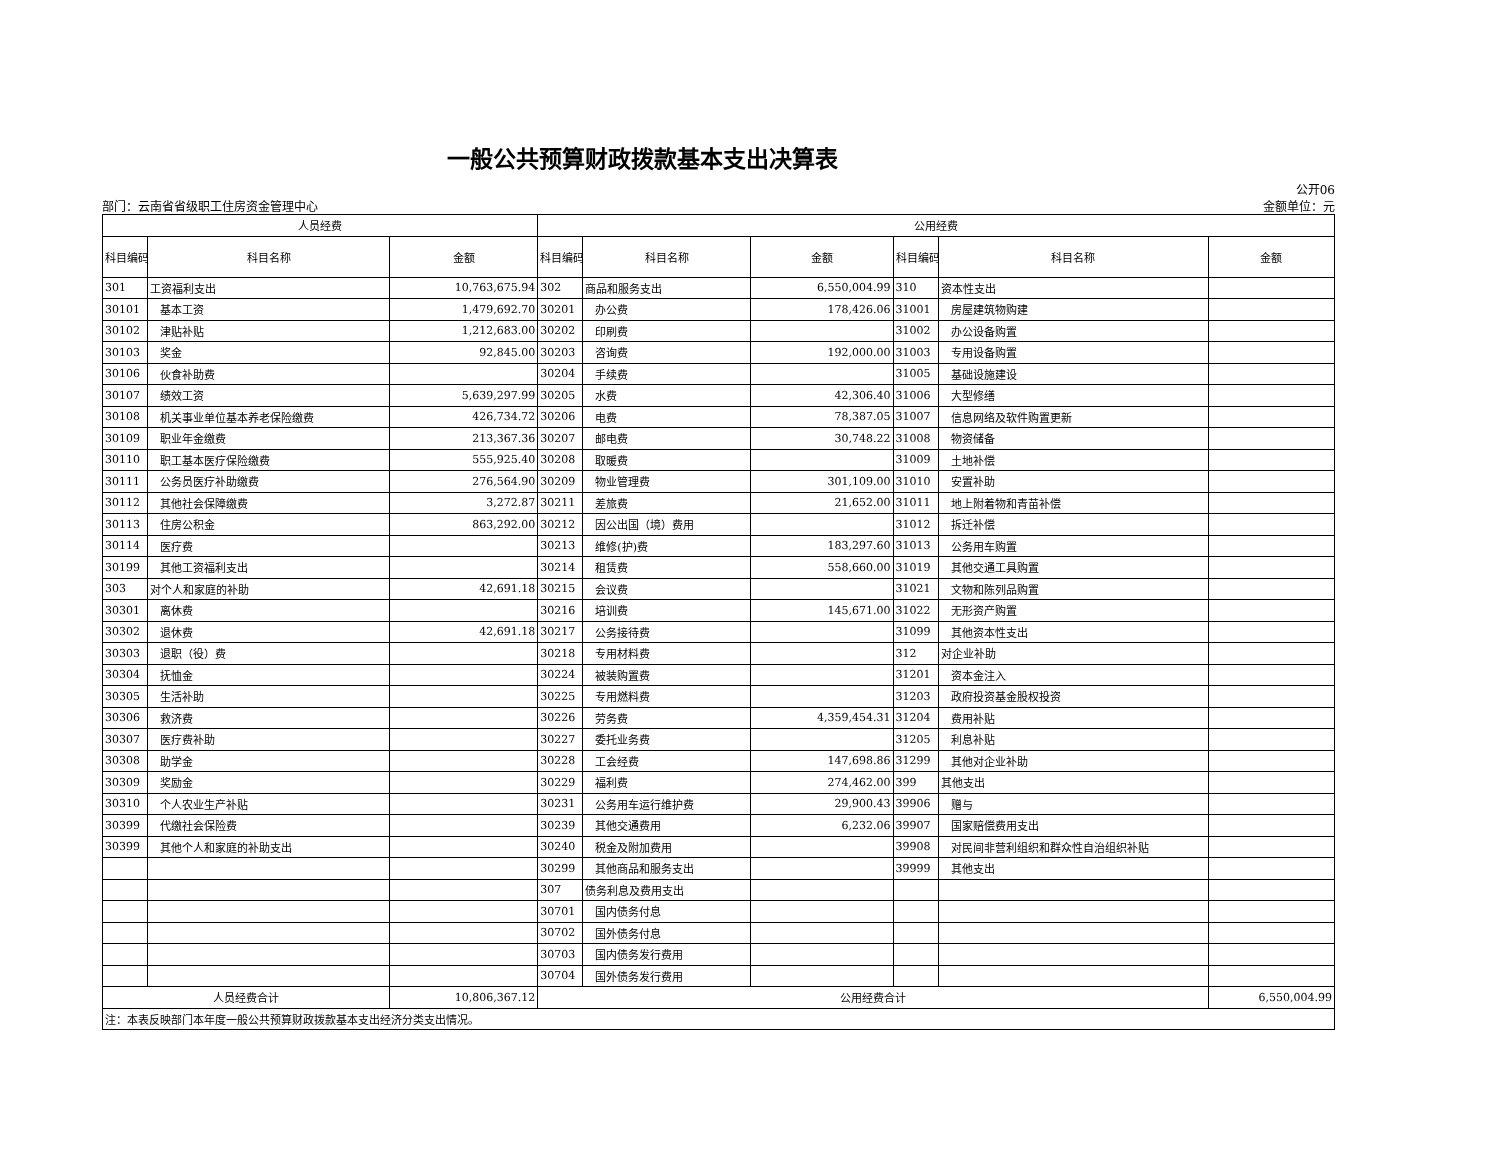一般公共预算财政拨款基本支出决算表
部门：云南省省级职工住房资金管理中心 公开06
金额单位：元
| 人员经费 | | | 公用经费 | | | | | |
| --- | --- | --- | --- | --- | --- | --- | --- | --- |
| 科目编码 | 科目名称 | 金额 | 科目编码 | 科目名称 | 金额 | 科目编码 | 科目名称 | 金额 |
| 301 | 工资福利支出 | 10,763,675.94 | 302 | 商品和服务支出 | 6,550,004.99 | 310 | 资本性支出 | |
| 30101 | 基本工资 | 1,479,692.70 | 30201 | 办公费 | 178,426.06 | 31001 | 房屋建筑物购建 | |
| 30102 | 津贴补贴 | 1,212,683.00 | 30202 | 印刷费 | | 31002 | 办公设备购置 | |
| 30103 | 奖金 | 92,845.00 | 30203 | 咨询费 | 192,000.00 | 31003 | 专用设备购置 | |
| 30106 | 伙食补助费 | | 30204 | 手续费 | | 31005 | 基础设施建设 | |
| 30107 | 绩效工资 | 5,639,297.99 | 30205 | 水费 | 42,306.40 | 31006 | 大型修缮 | |
| 30108 | 机关事业单位基本养老保险缴费 | 426,734.72 | 30206 | 电费 | 78,387.05 | 31007 | 信息网络及软件购置更新 | |
| 30109 | 职业年金缴费 | 213,367.36 | 30207 | 邮电费 | 30,748.22 | 31008 | 物资储备 | |
| 30110 | 职工基本医疗保险缴费 | 555,925.40 | 30208 | 取暖费 | | 31009 | 土地补偿 | |
| 30111 | 公务员医疗补助缴费 | 276,564.90 | 30209 | 物业管理费 | 301,109.00 | 31010 | 安置补助 | |
| 30112 | 其他社会保障缴费 | 3,272.87 | 30211 | 差旅费 | 21,652.00 | 31011 | 地上附着物和青苗补偿 | |
| 30113 | 住房公积金 | 863,292.00 | 30212 | 因公出国（境）费用 | | 31012 | 拆迁补偿 | |
| 30114 | 医疗费 | | 30213 | 维修(护)费 | 183,297.60 | 31013 | 公务用车购置 | |
| 30199 | 其他工资福利支出 | | 30214 | 租赁费 | 558,660.00 | 31019 | 其他交通工具购置 | |
| 303 | 对个人和家庭的补助 | 42,691.18 | 30215 | 会议费 | | 31021 | 文物和陈列品购置 | |
| 30301 | 离休费 | | 30216 | 培训费 | 145,671.00 | 31022 | 无形资产购置 | |
| 30302 | 退休费 | 42,691.18 | 30217 | 公务接待费 | | 31099 | 其他资本性支出 | |
| 30303 | 退职（役）费 | | 30218 | 专用材料费 | | 312 | 对企业补助 | |
| 30304 | 抚恤金 | | 30224 | 被装购置费 | | 31201 | 资本金注入 | |
| 30305 | 生活补助 | | 30225 | 专用燃料费 | | 31203 | 政府投资基金股权投资 | |
| 30306 | 救济费 | | 30226 | 劳务费 | 4,359,454.31 | 31204 | 费用补贴 | |
| 30307 | 医疗费补助 | | 30227 | 委托业务费 | | 31205 | 利息补贴 | |
| 30308 | 助学金 | | 30228 | 工会经费 | 147,698.86 | 31299 | 其他对企业补助 | |
| 30309 | 奖励金 | | 30229 | 福利费 | 274,462.00 | 399 | 其他支出 | |
| 30310 | 个人农业生产补贴 | | 30231 | 公务用车运行维护费 | 29,900.43 | 39906 | 赠与 | |
| 30399 | 代缴社会保险费 | | 30239 | 其他交通费用 | 6,232.06 | 39907 | 国家赔偿费用支出 | |
| 30399 | 其他个人和家庭的补助支出 | | 30240 | 税金及附加费用 | | 39908 | 对民间非营利组织和群众性自治组织补贴 | |
| | | | 30299 | 其他商品和服务支出 | | 39999 | 其他支出 | |
| | | | 307 | 债务利息及费用支出 | | | | |
| | | | 30701 | 国内债务付息 | | | | |
| | | | 30702 | 国外债务付息 | | | | |
| | | | 30703 | 国内债务发行费用 | | | | |
| | | | 30704 | 国外债务发行费用 | | | | |
| 人员经费合计 | | 10,806,367.12 | 公用经费合计 | | | | | 6,550,004.99 |
| 注：本表反映部门本年度一般公共预算财政拨款基本支出经济分类支出情况。 | | | | | | | | |